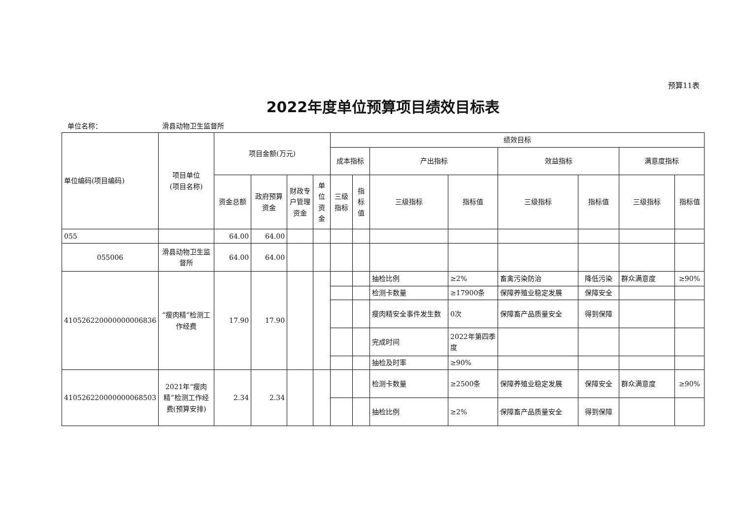预算11表
2022年度单位预算项目绩效目标表
单位名称： 滑县动物卫生监督所
| 单位编码(项目编码) | 项目单位 (项目名称) | 项目金额(万元) | | | | 绩效目标 | | | | | | | |
| --- | --- | --- | --- | --- | --- | --- | --- | --- | --- | --- | --- | --- | --- |
| | | | | | | 成本指标 | | 产出指标 | | 效益指标 | | 满意度指标 | |
| | | 资金总额 | 政府预算资金 | 财政专户管理资金 | 单位资金 | 三级指标 | 指标值 | 三级指标 | 指标值 | 三级指标 | 指标值 | 三级指标 | 指标值 |
| 055 | | 64.00 | 64.00 | | | | | | | | | | |
| 055006 | 滑县动物卫生监督所 | 64.00 | 64.00 | | | | | | | | | | |
| 410526220000000006836 | “瘦肉精”检测工作经费 | 17.90 | 17.90 | | | | | 抽检比例 | ≥2% | 畜禽污染防治 | 降低污染 | 群众满意度 | ≥90% |
| | | | | | | | | 检测卡数量 | ≥17900条 | 保障养殖业稳定发展 | 保障安全 | | |
| | | | | | | | | 瘦肉精安全事件发生数 | 0次 | 保障畜产品质量安全 | 得到保障 | | |
| | | | | | | | | 完成时间 | 2022年第四季度 | | | | |
| | | | | | | | | 抽检及时率 | ≥90% | | | | |
| 410526220000000068503 | 2021年“瘦肉精”检测工作经费(预算安排) | 2.34 | 2.34 | | | | | 检测卡数量 | ≥2500条 | 保障养殖业稳定发展 | 保障安全 | 群众满意度 | ≥90% |
| | | | | | | | | 抽检比例 | ≥2% | 保障畜产品质量安全 | 得到保障 | | |